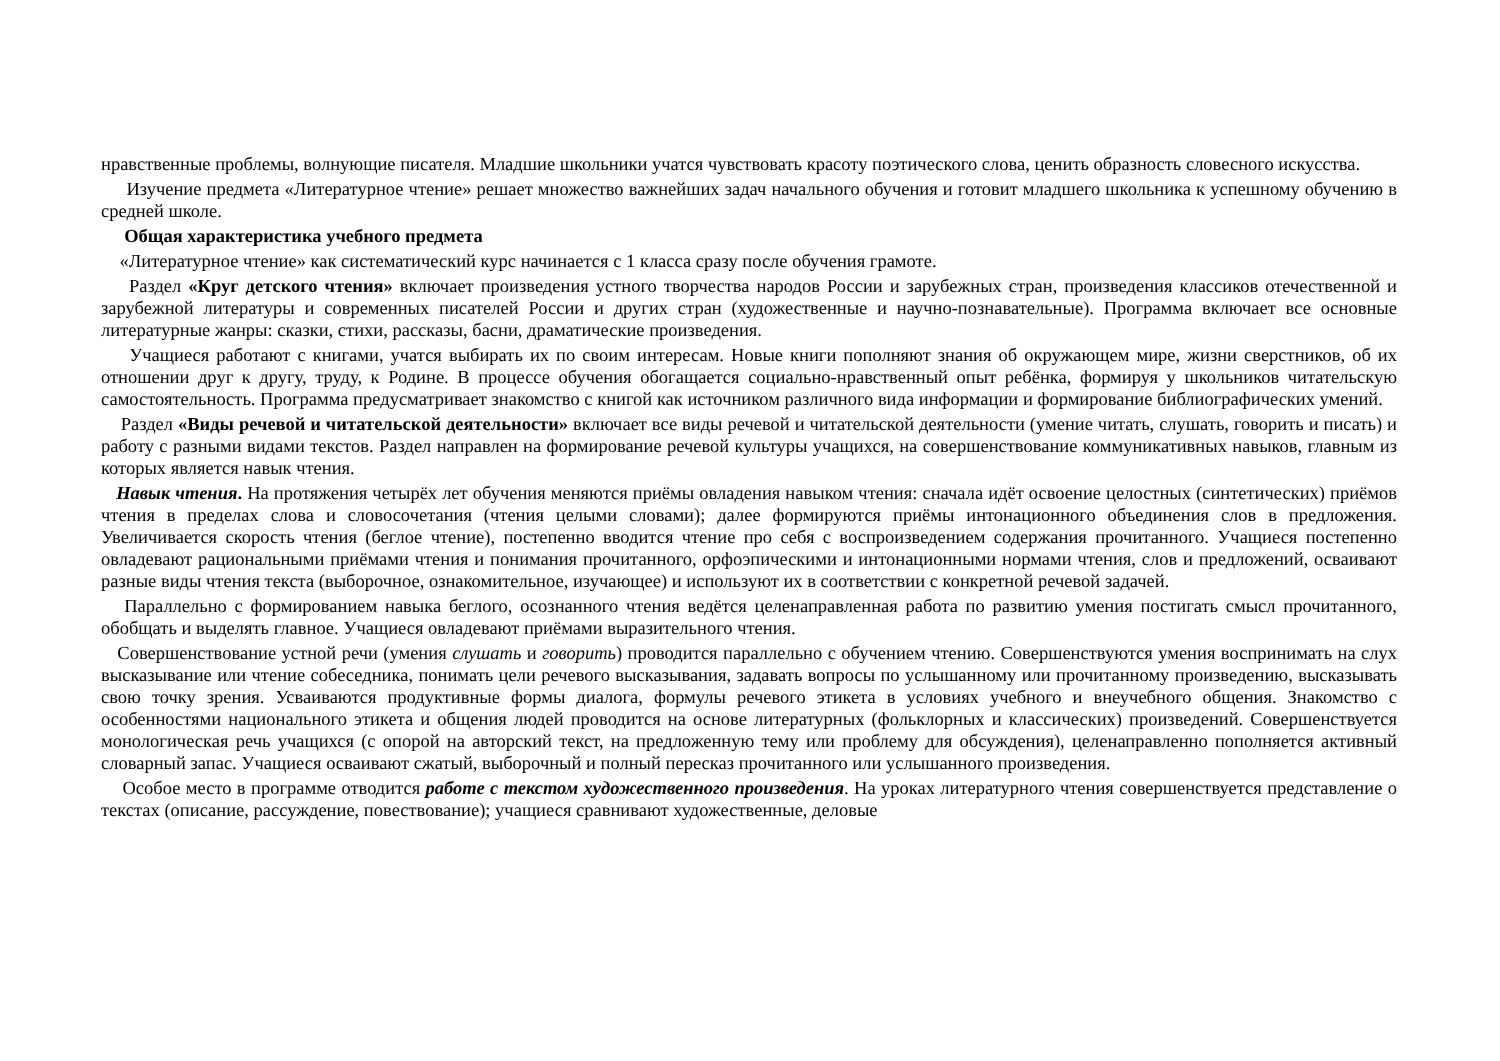нравственные проблемы, волнующие писателя. Младшие школьники учатся чувствовать красоту поэтического слова, ценить образность словесного искусства.
Изучение предмета «Литературное чтение» решает множество важнейших задач начального обучения и готовит младшего школьника к успешному обучению в средней школе.
Общая характеристика учебного предмета
«Литературное чтение» как систематический курс начинается с 1 класса сразу после обучения грамоте.
Раздел «Круг детского чтения» включает произведения устного творчества народов России и зарубежных стран, произведения классиков отечественной и зарубежной литературы и современных писателей России и других стран (художественные и научно-познавательные). Программа включает все основные литературные жанры: сказки, стихи, рассказы, басни, драматические произведения.
Учащиеся работают с книгами, учатся выбирать их по своим интересам. Новые книги пополняют знания об окружающем мире, жизни сверстников, об их отношении друг к другу, труду, к Родине. В процессе обучения обогащается социально-нравственный опыт ребёнка, формируя у школьников читательскую самостоятельность. Программа предусматривает знакомство с книгой как источником различного вида информации и формирование библиографических умений.
Раздел «Виды речевой и читательской деятельности» включает все виды речевой и читательской деятельности (умение читать, слушать, говорить и писать) и работу с разными видами текстов. Раздел направлен на формирование речевой культуры учащихся, на совершенствование коммуникативных навыков, главным из которых является навык чтения.
Навык чтения. На протяжения четырёх лет обучения меняются приёмы овладения навыком чтения: сначала идёт освоение целостных (синтетических) приёмов чтения в пределах слова и словосочетания (чтения целыми словами); далее формируются приёмы интонационного объединения слов в предложения. Увеличивается скорость чтения (беглое чтение), постепенно вводится чтение про себя с воспроизведением содержания прочитанного. Учащиеся постепенно овладевают рациональными приёмами чтения и понимания прочитанного, орфоэпическими и интонационными нормами чтения, слов и предложений, осваивают разные виды чтения текста (выборочное, ознакомительное, изучающее) и используют их в соответствии с конкретной речевой задачей.
Параллельно с формированием навыка беглого, осознанного чтения ведётся целенаправленная работа по развитию умения постигать смысл прочитанного, обобщать и выделять главное. Учащиеся овладевают приёмами выразительного чтения.
Совершенствование устной речи (умения слушать и говорить) проводится параллельно с обучением чтению. Совершенствуются умения воспринимать на слух высказывание или чтение собеседника, понимать цели речевого высказывания, задавать вопросы по услышанному или прочитанному произведению, высказывать свою точку зрения. Усваиваются продуктивные формы диалога, формулы речевого этикета в условиях учебного и внеучебного общения. Знакомство с особенностями национального этикета и общения людей проводится на основе литературных (фольклорных и классических) произведений. Совершенствуется монологическая речь учащихся (с опорой на авторский текст, на предложенную тему или проблему для обсуждения), целенаправленно пополняется активный словарный запас. Учащиеся осваивают сжатый, выборочный и полный пересказ прочитанного или услышанного произведения.
Особое место в программе отводится работе с текстом художественного произведения. На уроках литературного чтения совершенствуется представление о текстах (описание, рассуждение, повествование); учащиеся сравнивают художественные, деловые